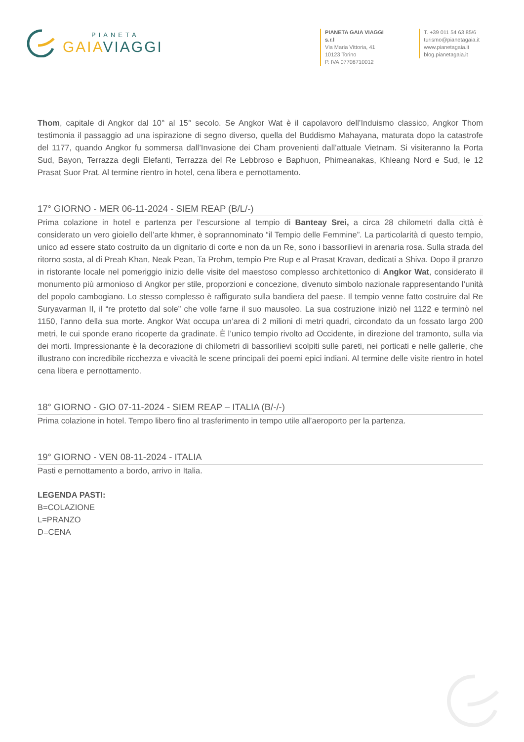PIANETA
GAIA VIAGGI
PIANETA GAIA VIAGGI s.r.l
Via Maria Vittoria, 41
10123 Torino
P. IVA 07708710012
T. +39 011 54 63 85/6
turismo@pianetagaia.it
www.pianetagaia.it
blog.pianetagaia.it
Thom, capitale di Angkor dal 10° al 15° secolo. Se Angkor Wat è il capolavoro dell’Induismo classico, Angkor Thom testimonia il passaggio ad una ispirazione di segno diverso, quella del Buddismo Mahayana, maturata dopo la catastrofe del 1177, quando Angkor fu sommersa dall’Invasione dei Cham provenienti dall’attuale Vietnam. Si visiteranno la Porta Sud, Bayon, Terrazza degli Elefanti, Terrazza del Re Lebbroso e Baphuon, Phimeanakas, Khleang Nord e Sud, le 12 Prasat Suor Prat. Al termine rientro in hotel, cena libera e pernottamento.
17° GIORNO - MER 06-11-2024 - SIEM REAP (B/L/-)
Prima colazione in hotel e partenza per l’escursione al tempio di Banteay Srei, a circa 28 chilometri dalla città è considerato un vero gioiello dell’arte khmer, è soprannominato “il Tempio delle Femmine”. La particolarità di questo tempio, unico ad essere stato costruito da un dignitario di corte e non da un Re, sono i bassorilievi in arenaria rosa. Sulla strada del ritorno sosta, al di Preah Khan, Neak Pean, Ta Prohm, tempio Pre Rup e al Prasat Kravan, dedicati a Shiva. Dopo il pranzo in ristorante locale nel pomeriggio inizio delle visite del maestoso complesso architettonico di Angkor Wat, considerato il monumento più armonioso di Angkor per stile, proporzioni e concezione, divenuto simbolo nazionale rappresentando l’unità del popolo cambogiano. Lo stesso complesso è raffigurato sulla bandiera del paese. Il tempio venne fatto costruire dal Re Suryavarman II, il “re protetto dal sole” che volle farne il suo mausoleo. La sua costruzione iniziò nel 1122 e terminò nel 1150, l’anno della sua morte. Angkor Wat occupa un’area di 2 milioni di metri quadri, circondato da un fossato largo 200 metri, le cui sponde erano ricoperte da gradinate. È l’unico tempio rivolto ad Occidente, in direzione del tramonto, sulla via dei morti. Impressionante è la decorazione di chilometri di bassorilievi scolpiti sulle pareti, nei porticati e nelle gallerie, che illustrano con incredibile ricchezza e vivacità le scene principali dei poemi epici indiani. Al termine delle visite rientro in hotel cena libera e pernottamento.
18° GIORNO - GIO 07-11-2024 - SIEM REAP – ITALIA (B/-/-)
Prima colazione in hotel. Tempo libero fino al trasferimento in tempo utile all’aeroporto per la partenza.
19° GIORNO - VEN 08-11-2024 - ITALIA
Pasti e pernottamento a bordo, arrivo in Italia.
LEGENDA PASTI:
B=COLAZIONE
L=PRANZO
D=CENA